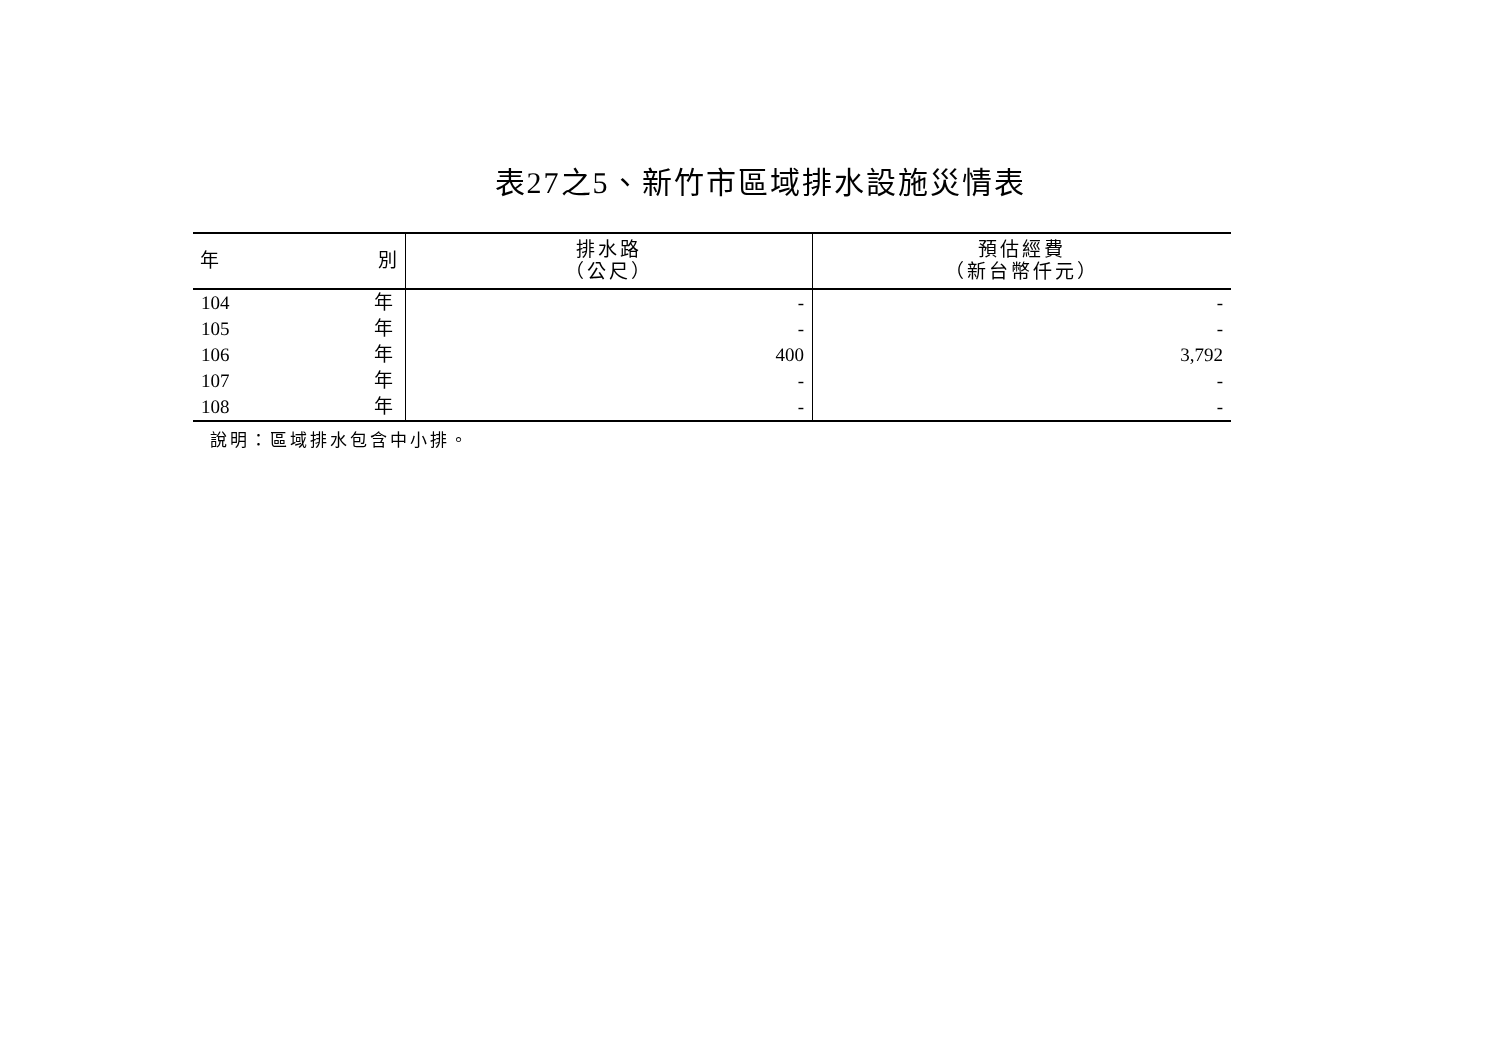表27之5、新竹市區域排水設施災情表
| 年 別 | 排水路 （公尺） | 預估經費 （新台幣仟元） |
| --- | --- | --- |
| 104 年 | - | - |
| 105 年 | - | - |
| 106 年 | 400 | 3,792 |
| 107 年 | - | - |
| 108 年 | - | - |
說明：區域排水包含中小排。